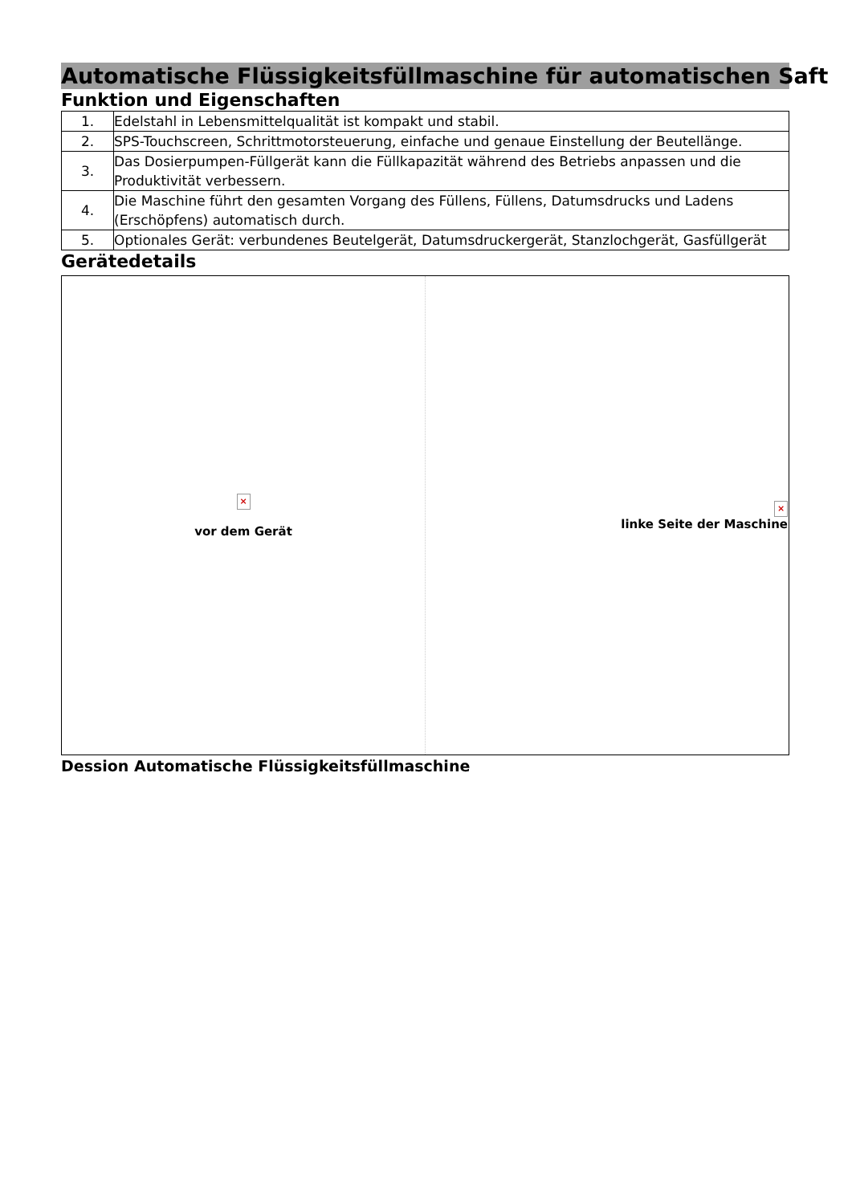Automatische Flüssigkeitsfüllmaschine für automatischen Saft
Funktion und Eigenschaften
| 1. | Edelstahl in Lebensmittelqualität ist kompakt und stabil. |
| 2. | SPS-Touchscreen, Schrittmotorsteuerung, einfache und genaue Einstellung der Beutellänge. |
| 3. | Das Dosierpumpen-Füllgerät kann die Füllkapazität während des Betriebs anpassen und die Produktivität verbessern. |
| 4. | Die Maschine führt den gesamten Vorgang des Füllens, Füllens, Datumsdrucks und Ladens (Erschöpfens) automatisch durch. |
| 5. | Optionales Gerät: verbundenes Beutelgerät, Datumsdruckergerät, Stanzlochgerät, Gasfüllgerät |
Gerätedetails
| × vor dem Gerät | × linke Seite der Maschine |
Dession Automatische Flüssigkeitsfüllmaschine